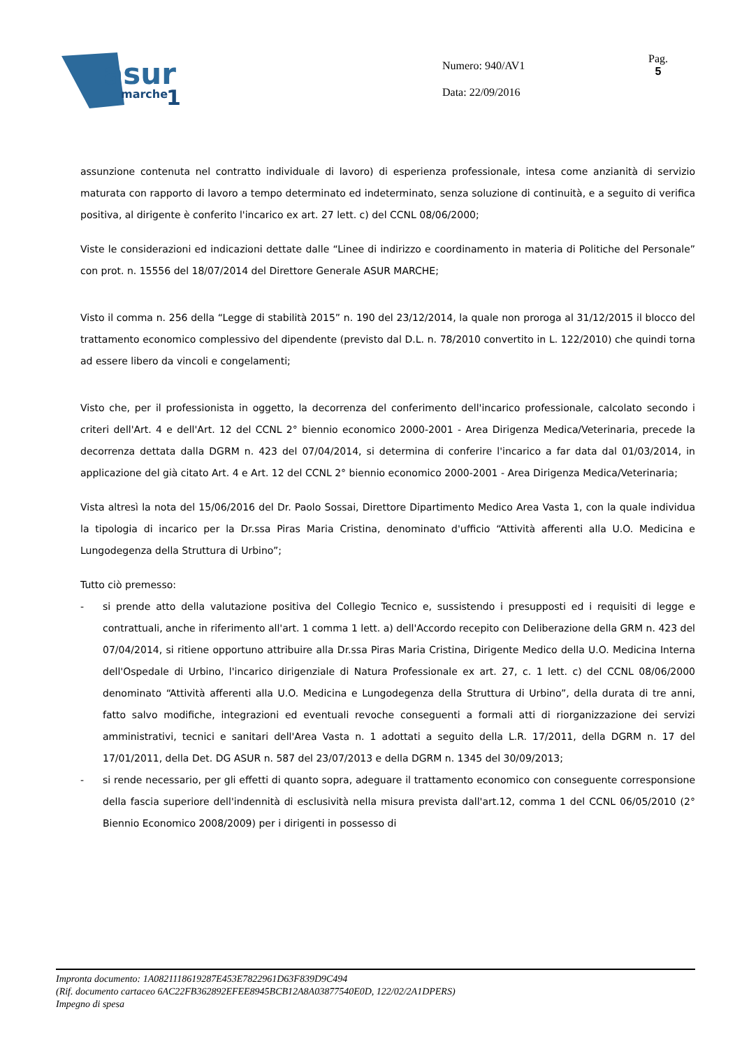asur
marche
1
Numero: 940/AV1
Data: 22/09/2016
Pag.
5
assunzione contenuta nel contratto individuale di lavoro) di esperienza professionale, intesa come anzianità di servizio maturata con rapporto di lavoro a tempo determinato ed indeterminato, senza soluzione di continuità, e a seguito di verifica positiva, al dirigente è conferito l'incarico ex art. 27 lett. c) del CCNL 08/06/2000;
Viste le considerazioni ed indicazioni dettate dalle “Linee di indirizzo e coordinamento in materia di Politiche del Personale” con prot. n. 15556 del 18/07/2014 del Direttore Generale ASUR MARCHE;
Visto il comma n. 256 della “Legge di stabilità 2015” n. 190 del 23/12/2014, la quale non proroga al 31/12/2015 il blocco del trattamento economico complessivo del dipendente (previsto dal D.L. n. 78/2010 convertito in L. 122/2010) che quindi torna ad essere libero da vincoli e congelamenti;
Visto che, per il professionista in oggetto, la decorrenza del conferimento dell'incarico professionale, calcolato secondo i criteri dell'Art. 4 e dell'Art. 12 del CCNL 2° biennio economico 2000-2001 - Area Dirigenza Medica/Veterinaria, precede la decorrenza dettata dalla DGRM n. 423 del 07/04/2014, si determina di conferire l'incarico a far data dal 01/03/2014, in applicazione del già citato Art. 4 e Art. 12 del CCNL 2° biennio economico 2000-2001 - Area Dirigenza Medica/Veterinaria;
Vista altresì la nota del 15/06/2016 del Dr. Paolo Sossai, Direttore Dipartimento Medico Area Vasta 1, con la quale individua la tipologia di incarico per la Dr.ssa Piras Maria Cristina, denominato d'ufficio “Attività afferenti alla U.O. Medicina e Lungodegenza della Struttura di Urbino”;
Tutto ciò premesso:
- si prende atto della valutazione positiva del Collegio Tecnico e, sussistendo i presupposti ed i requisiti di legge e contrattuali, anche in riferimento all'art. 1 comma 1 lett. a) dell'Accordo recepito con Deliberazione della GRM n. 423 del 07/04/2014, si ritiene opportuno attribuire alla Dr.ssa Piras Maria Cristina, Dirigente Medico della U.O. Medicina Interna dell'Ospedale di Urbino, l'incarico dirigenziale di Natura Professionale ex art. 27, c. 1 lett. c) del CCNL 08/06/2000 denominato “Attività afferenti alla U.O. Medicina e Lungodegenza della Struttura di Urbino”, della durata di tre anni, fatto salvo modifiche, integrazioni ed eventuali revoche conseguenti a formali atti di riorganizzazione dei servizi amministrativi, tecnici e sanitari dell'Area Vasta n. 1 adottati a seguito della L.R. 17/2011, della DGRM n. 17 del 17/01/2011, della Det. DG ASUR n. 587 del 23/07/2013 e della DGRM n. 1345 del 30/09/2013;
- si rende necessario, per gli effetti di quanto sopra, adeguare il trattamento economico con conseguente corresponsione della fascia superiore dell'indennità di esclusività nella misura prevista dall'art.12, comma 1 del CCNL 06/05/2010 (2° Biennio Economico 2008/2009) per i dirigenti in possesso di
Impronta documento: 1A0821118619287E453E7822961D63F839D9C494
(Rif. documento cartaceo 6AC22FB362892EFEE8945BCB12A8A03877540E0D, 122/02/2A1DPERS)
Impegno di spesa